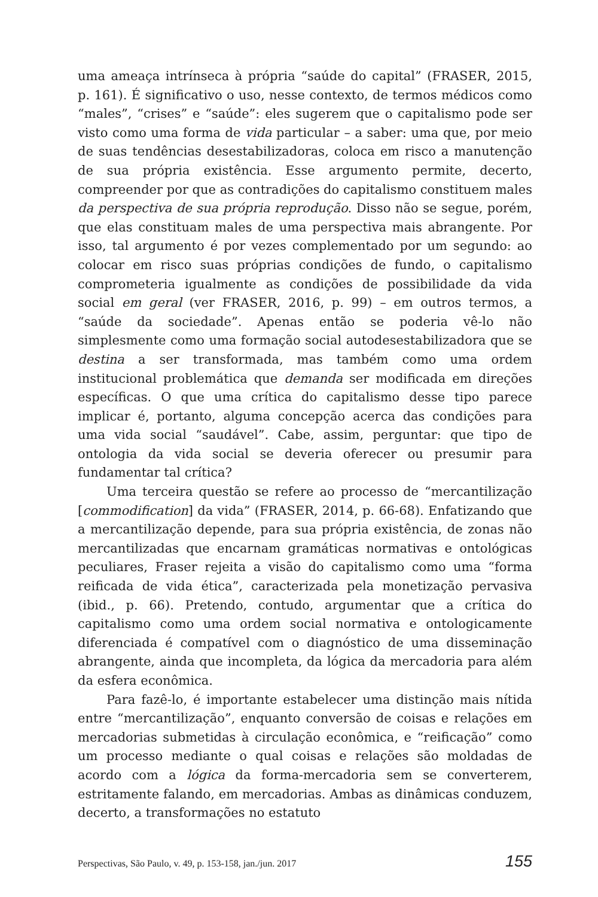uma ameaça intrínseca à própria “saúde do capital” (FRASER, 2015, p. 161). É significativo o uso, nesse contexto, de termos médicos como “males”, “crises” e “saúde”: eles sugerem que o capitalismo pode ser visto como uma forma de vida particular – a saber: uma que, por meio de suas tendências desestabilizadoras, coloca em risco a manutenção de sua própria existência. Esse argumento permite, decerto, compreender por que as contradições do capitalismo constituem males da perspectiva de sua própria reprodução. Disso não se segue, porém, que elas constituam males de uma perspectiva mais abrangente. Por isso, tal argumento é por vezes complementado por um segundo: ao colocar em risco suas próprias condições de fundo, o capitalismo comprometeria igualmente as condições de possibilidade da vida social em geral (ver FRASER, 2016, p. 99) – em outros termos, a “saúde da sociedade”. Apenas então se poderia vê-lo não simplesmente como uma formação social autodesestabilizadora que se destina a ser transformada, mas também como uma ordem institucional problemática que demanda ser modificada em direções específicas. O que uma crítica do capitalismo desse tipo parece implicar é, portanto, alguma concepção acerca das condições para uma vida social “saudável”. Cabe, assim, perguntar: que tipo de ontologia da vida social se deveria oferecer ou presumir para fundamentar tal crítica?
Uma terceira questão se refere ao processo de “mercantilização [commodification] da vida” (FRASER, 2014, p. 66-68). Enfatizando que a mercantilização depende, para sua própria existência, de zonas não mercantilizadas que encarnam gramáticas normativas e ontológicas peculiares, Fraser rejeita a visão do capitalismo como uma “forma reificada de vida ética”, caracterizada pela monetização pervasiva (ibid., p. 66). Pretendo, contudo, argumentar que a crítica do capitalismo como uma ordem social normativa e ontologicamente diferenciada é compatível com o diagnóstico de uma disseminação abrangente, ainda que incompleta, da lógica da mercadoria para além da esfera econômica.
Para fazê-lo, é importante estabelecer uma distinção mais nítida entre “mercantilização”, enquanto conversão de coisas e relações em mercadorias submetidas à circulação econômica, e “reificação” como um processo mediante o qual coisas e relações são moldadas de acordo com a lógica da forma-mercadoria sem se converterem, estritamente falando, em mercadorias. Ambas as dinâmicas conduzem, decerto, a transformações no estatuto
Perspectivas, São Paulo, v. 49, p. 153-158, jan./jun. 2017 155